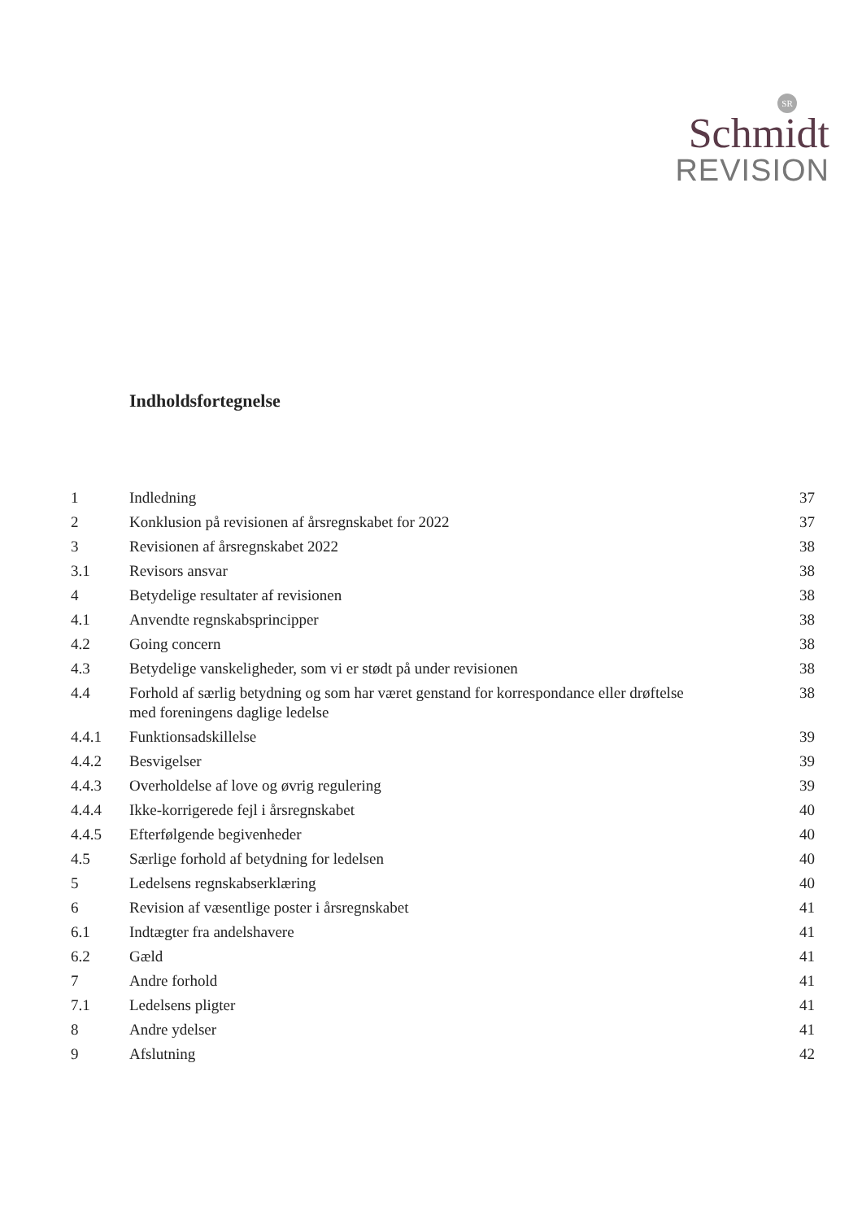SR
Schmidt
REVISION
Indholdsfortegnelse
1 Indledning 37
2 Konklusion på revisionen af årsregnskabet for 2022 37
3 Revisionen af årsregnskabet 2022 38
3.1 Revisors ansvar 38
4 Betydelige resultater af revisionen 38
4.1 Anvendte regnskabsprincipper 38
4.2 Going concern 38
4.3 Betydelige vanskeligheder, som vi er stødt på under revisionen 38
4.4 Forhold af særlig betydning og som har været genstand for korrespondance eller drøftelse med foreningens daglige ledelse 38
4.4.1 Funktionsadskillelse 39
4.4.2 Besvigelser 39
4.4.3 Overholdelse af love og øvrig regulering 39
4.4.4 Ikke-korrigerede fejl i årsregnskabet 40
4.4.5 Efterfølgende begivenheder 40
4.5 Særlige forhold af betydning for ledelsen 40
5 Ledelsens regnskabserklæring 40
6 Revision af væsentlige poster i årsregnskabet 41
6.1 Indtægter fra andelshavere 41
6.2 Gæld 41
7 Andre forhold 41
7.1 Ledelsens pligter 41
8 Andre ydelser 41
9 Afslutning 42